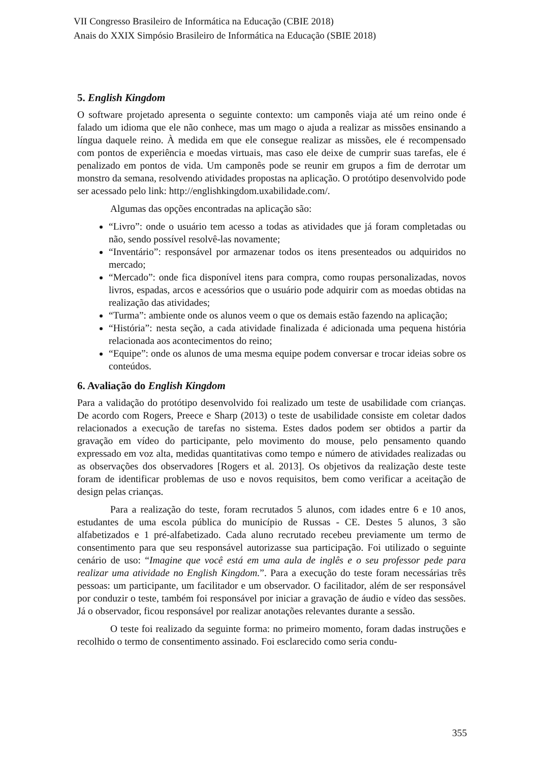VII Congresso Brasileiro de Informática na Educação (CBIE 2018)
Anais do XXIX Simpósio Brasileiro de Informática na Educação (SBIE 2018)
5. English Kingdom
O software projetado apresenta o seguinte contexto: um camponês viaja até um reino onde é falado um idioma que ele não conhece, mas um mago o ajuda a realizar as missões ensinando a língua daquele reino. À medida em que ele consegue realizar as missões, ele é recompensado com pontos de experiência e moedas virtuais, mas caso ele deixe de cumprir suas tarefas, ele é penalizado em pontos de vida. Um camponês pode se reunir em grupos a fim de derrotar um monstro da semana, resolvendo atividades propostas na aplicação. O protótipo desenvolvido pode ser acessado pelo link: http://englishkingdom.uxabilidade.com/.
Algumas das opções encontradas na aplicação são:
“Livro”: onde o usuário tem acesso a todas as atividades que já foram completadas ou não, sendo possível resolvê-las novamente;
“Inventário”: responsável por armazenar todos os itens presenteados ou adquiridos no mercado;
“Mercado”: onde fica disponível itens para compra, como roupas personalizadas, novos livros, espadas, arcos e acessórios que o usuário pode adquirir com as moedas obtidas na realização das atividades;
“Turma”: ambiente onde os alunos veem o que os demais estão fazendo na aplicação;
“História”: nesta seção, a cada atividade finalizada é adicionada uma pequena história relacionada aos acontecimentos do reino;
“Equipe”: onde os alunos de uma mesma equipe podem conversar e trocar ideias sobre os conteúdos.
6. Avaliação do English Kingdom
Para a validação do protótipo desenvolvido foi realizado um teste de usabilidade com crianças. De acordo com Rogers, Preece e Sharp (2013) o teste de usabilidade consiste em coletar dados relacionados a execução de tarefas no sistema. Estes dados podem ser obtidos a partir da gravação em vídeo do participante, pelo movimento do mouse, pelo pensamento quando expressado em voz alta, medidas quantitativas como tempo e número de atividades realizadas ou as observações dos observadores [Rogers et al. 2013]. Os objetivos da realização deste teste foram de identificar problemas de uso e novos requisitos, bem como verificar a aceitação de design pelas crianças.
Para a realização do teste, foram recrutados 5 alunos, com idades entre 6 e 10 anos, estudantes de uma escola pública do município de Russas - CE. Destes 5 alunos, 3 são alfabetizados e 1 pré-alfabetizado. Cada aluno recrutado recebeu previamente um termo de consentimento para que seu responsável autorizasse sua participação. Foi utilizado o seguinte cenário de uso: “Imagine que você está em uma aula de inglês e o seu professor pede para realizar uma atividade no English Kingdom.”. Para a execução do teste foram necessárias três pessoas: um participante, um facilitador e um observador. O facilitador, além de ser responsável por conduzir o teste, também foi responsável por iniciar a gravação de áudio e vídeo das sessões. Já o observador, ficou responsável por realizar anotações relevantes durante a sessão.
O teste foi realizado da seguinte forma: no primeiro momento, foram dadas instruções e recolhido o termo de consentimento assinado. Foi esclarecido como seria condu-
355